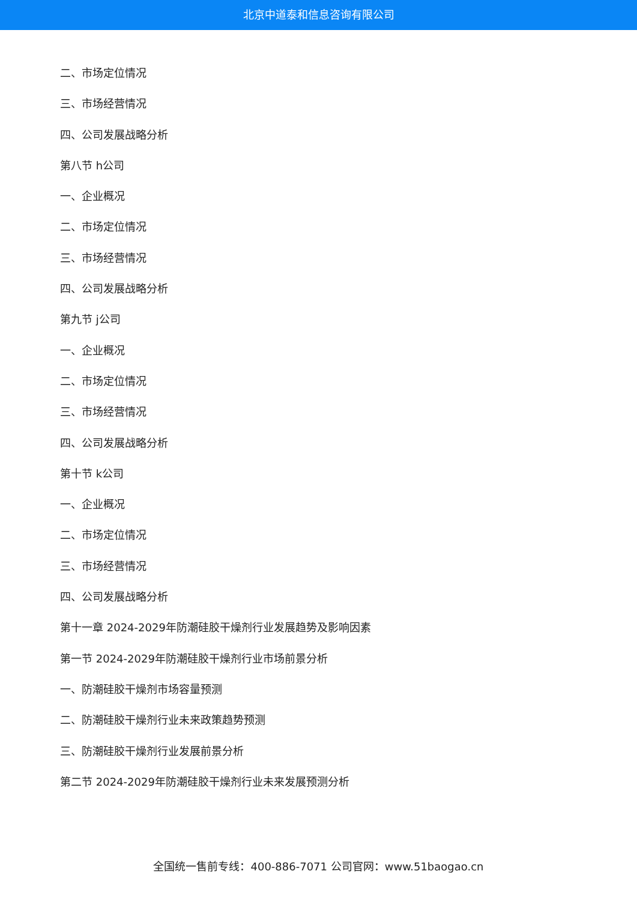北京中道泰和信息咨询有限公司
二、市场定位情况
三、市场经营情况
四、公司发展战略分析
第八节 h公司
一、企业概况
二、市场定位情况
三、市场经营情况
四、公司发展战略分析
第九节 j公司
一、企业概况
二、市场定位情况
三、市场经营情况
四、公司发展战略分析
第十节 k公司
一、企业概况
二、市场定位情况
三、市场经营情况
四、公司发展战略分析
第十一章 2024-2029年防潮硅胶干燥剂行业发展趋势及影响因素
第一节 2024-2029年防潮硅胶干燥剂行业市场前景分析
一、防潮硅胶干燥剂市场容量预测
二、防潮硅胶干燥剂行业未来政策趋势预测
三、防潮硅胶干燥剂行业发展前景分析
第二节 2024-2029年防潮硅胶干燥剂行业未来发展预测分析
全国统一售前专线：400-886-7071 公司官网：www.51baogao.cn